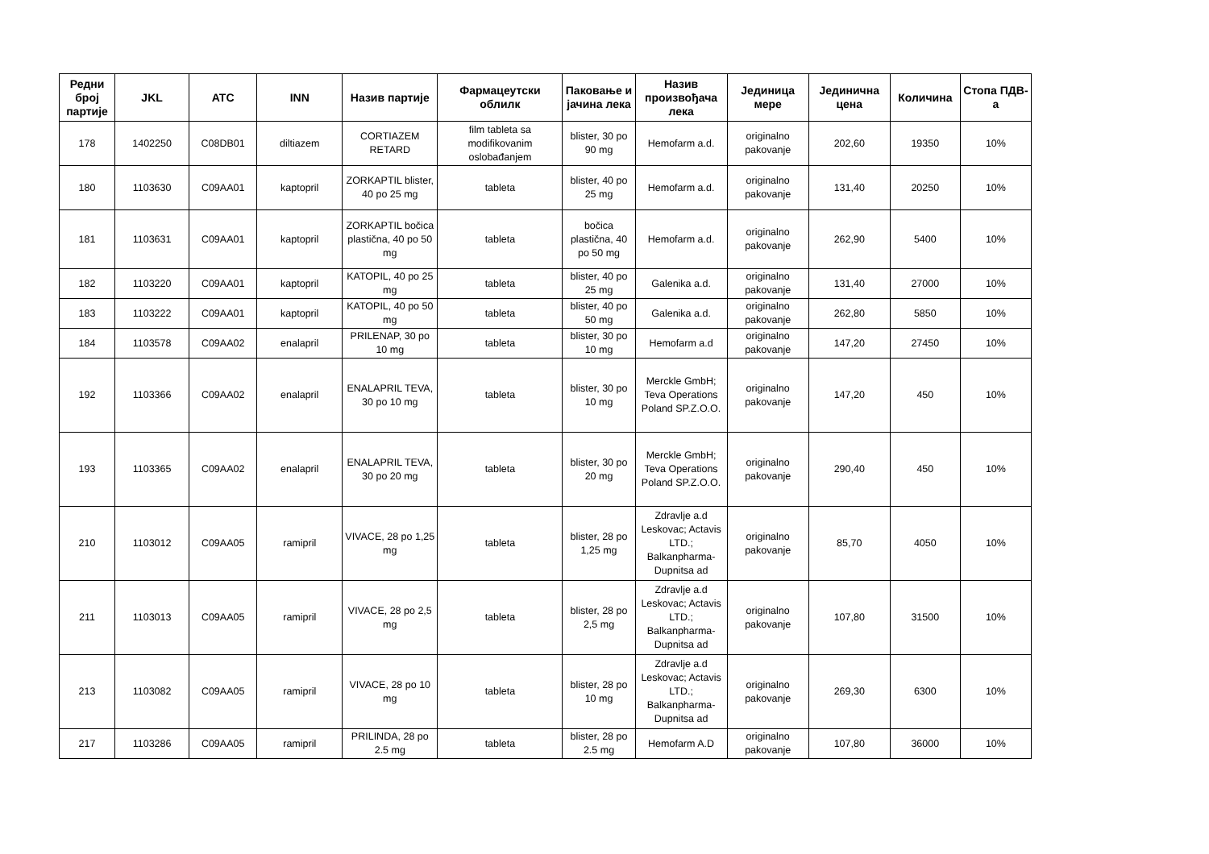| Редни број партије | JKL | ATC | INN | Назив партије | Фармацеутски облилк | Паковање и јачина лека | Назив произвођача лека | Јединица мере | Јединична цена | Количина | Стопа ПДВ-а |
| --- | --- | --- | --- | --- | --- | --- | --- | --- | --- | --- | --- |
| 178 | 1402250 | C08DB01 | diltiazem | CORTIAZEM RETARD | film tableta sa modifikovanim oslobađanjem | blister, 30 po 90 mg | Hemofarm a.d. | originalno pakovanje | 202,60 | 19350 | 10% |
| 180 | 1103630 | C09AA01 | kaptopril | ZORKAPTIL blister, 40 po 25 mg | tableta | blister, 40 po 25 mg | Hemofarm a.d. | originalno pakovanje | 131,40 | 20250 | 10% |
| 181 | 1103631 | C09AA01 | kaptopril | ZORKAPTIL bočica plastična, 40 po 50 mg | tableta | bočica plastična, 40 po 50 mg | Hemofarm a.d. | originalno pakovanje | 262,90 | 5400 | 10% |
| 182 | 1103220 | C09AA01 | kaptopril | KATOPIL, 40 po 25 mg | tableta | blister, 40 po 25 mg | Galenika a.d. | originalno pakovanje | 131,40 | 27000 | 10% |
| 183 | 1103222 | C09AA01 | kaptopril | KATOPIL, 40 po 50 mg | tableta | blister, 40 po 50 mg | Galenika a.d. | originalno pakovanje | 262,80 | 5850 | 10% |
| 184 | 1103578 | C09AA02 | enalapril | PRILENAP, 30 po 10 mg | tableta | blister, 30 po 10 mg | Hemofarm a.d | originalno pakovanje | 147,20 | 27450 | 10% |
| 192 | 1103366 | C09AA02 | enalapril | ENALAPRIL TEVA, 30 po 10 mg | tableta | blister, 30 po 10 mg | Merckle GmbH; Teva Operations Poland SP.Z.O.O. | originalno pakovanje | 147,20 | 450 | 10% |
| 193 | 1103365 | C09AA02 | enalapril | ENALAPRIL TEVA, 30 po 20 mg | tableta | blister, 30 po 20 mg | Merckle GmbH; Teva Operations Poland SP.Z.O.O. | originalno pakovanje | 290,40 | 450 | 10% |
| 210 | 1103012 | C09AA05 | ramipril | VIVACE, 28 po 1,25 mg | tableta | blister, 28 po 1,25 mg | Zdravlje a.d Leskovac; Actavis LTD.; Balkanpharma-Dupnitsa ad | originalno pakovanje | 85,70 | 4050 | 10% |
| 211 | 1103013 | C09AA05 | ramipril | VIVACE, 28 po 2,5 mg | tableta | blister, 28 po 2,5 mg | Zdravlje a.d Leskovac; Actavis LTD.; Balkanpharma-Dupnitsa ad | originalno pakovanje | 107,80 | 31500 | 10% |
| 213 | 1103082 | C09AA05 | ramipril | VIVACE, 28 po 10 mg | tableta | blister, 28 po 10 mg | Zdravlje a.d Leskovac; Actavis LTD.; Balkanpharma-Dupnitsa ad | originalno pakovanje | 269,30 | 6300 | 10% |
| 217 | 1103286 | C09AA05 | ramipril | PRILINDA, 28 po 2.5 mg | tableta | blister, 28 po 2.5 mg | Hemofarm A.D | originalno pakovanje | 107,80 | 36000 | 10% |